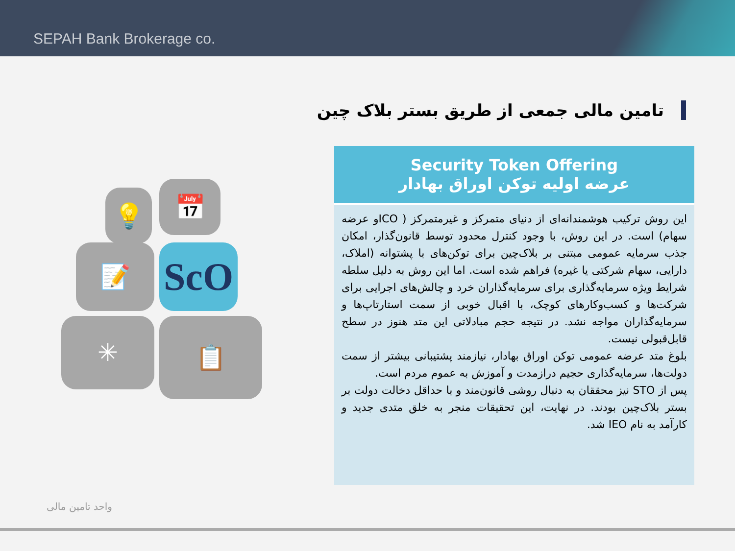SEPAH Bank Brokerage co.
تامین مالی جمعی از طریق بستر بلاک چین
💡 📅
📝 ScO
✳ 📋
Security Token Offering
عرضه اولیه توکن اوراق بهادار
این روش ترکیب هوشمندانه‌ای از دنیای متمرکز و غیرمتمرکز ( ICOو عرضه سهام) است. در این روش، با وجود کنترل محدود توسط قانون‌گذار، امکان جذب سرمایه عمومی مبتنی بر بلاک‌چین برای توکن‌های با پشتوانه (املاک، دارایی، سهام شرکتی یا غیره) فراهم شده است. اما این روش به دلیل سلطه شرایط ویژه سرمایه‌گذاری برای سرمایه‌گذاران خرد و چالش‌های اجرایی برای شرکت‌ها و کسب‌وکارهای کوچک، با اقبال خوبی از سمت استارتاپ‌ها و سرمایه‌گذاران مواجه نشد. در نتیجه حجم مبادلاتی این متد هنوز در سطح قابل‌قبولی نیست.
بلوغ متد عرضه عمومی توکن اوراق بهادار، نیازمند پشتیبانی بیشتر از سمت دولت‌ها، سرمایه‌گذاری حجیم درازمدت و آموزش به عموم مردم است.
پس از STO نیز محققان به دنبال روشی قانون‌مند و با حداقل دخالت دولت بر بستر بلاک‌چین بودند. در نهایت، این تحقیقات منجر به خلق متدی جدید و کارآمد به نام IEO شد.
واحد تامین مالی